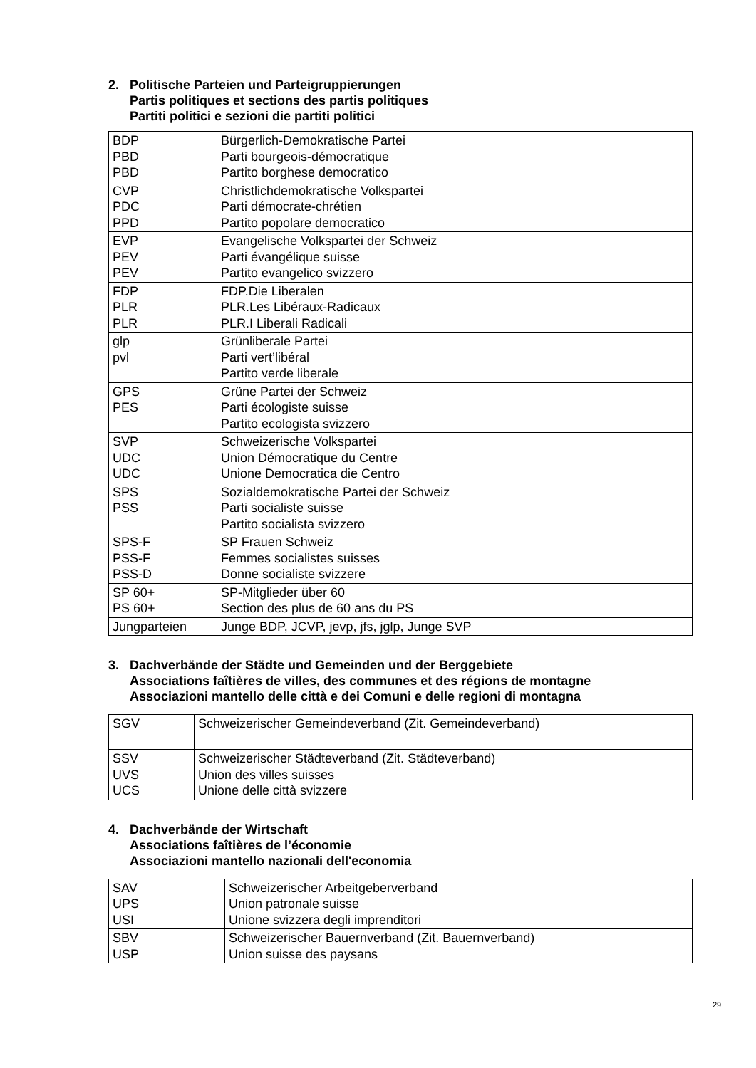2. Politische Parteien und Parteigruppierungen
Partis politiques et sections des partis politiques
Partiti politici e sezioni die partiti politici
| BDP PBD PBD | Bürgerlich-Demokratische Partei Parti bourgeois-démocratique Partito borghese democratico |
| CVP PDC PPD | Christlichdemokratische Volkspartei Parti démocrate-chrétien Partito popolare democratico |
| EVP PEV PEV | Evangelische Volkspartei der Schweiz Parti évangélique suisse Partito evangelico svizzero |
| FDP PLR PLR | FDP.Die Liberalen PLR.Les Libéraux-Radicaux PLR.I Liberali Radicali |
| glp pvl | Grünliberale Partei Parti vert’libéral Partito verde liberale |
| GPS PES | Grüne Partei der Schweiz Parti écologiste suisse Partito ecologista svizzero |
| SVP UDC UDC | Schweizerische Volkspartei Union Démocratique du Centre Unione Democratica die Centro |
| SPS PSS | Sozialdemokratische Partei der Schweiz Parti socialiste suisse Partito socialista svizzero |
| SPS-F PSS-F PSS-D | SP Frauen Schweiz Femmes socialistes suisses Donne socialiste svizzere |
| SP 60+ PS 60+ | SP-Mitglieder über 60 Section des plus de 60 ans du PS |
| Jungparteien | Junge BDP, JCVP, jevp, jfs, jglp, Junge SVP |
3. Dachverbände der Städte und Gemeinden und der Berggebiete
Associations faîtières de villes, des communes et des régions de montagne
Associazioni mantello delle città e dei Comuni e delle regioni di montagna
| SGV | Schweizerischer Gemeindeverband (Zit. Gemeindeverband) |
| SSV UVS UCS | Schweizerischer Städteverband (Zit. Städteverband) Union des villes suisses Unione delle città svizzere |
4. Dachverbände der Wirtschaft
Associations faîtières de l’économie
Associazioni mantello nazionali dell'economia
| SAV UPS USI | Schweizerischer Arbeitgeberverband Union patronale suisse Unione svizzera degli imprenditori |
| SBV USP | Schweizerischer Bauernverband (Zit. Bauernverband) Union suisse des paysans |
29